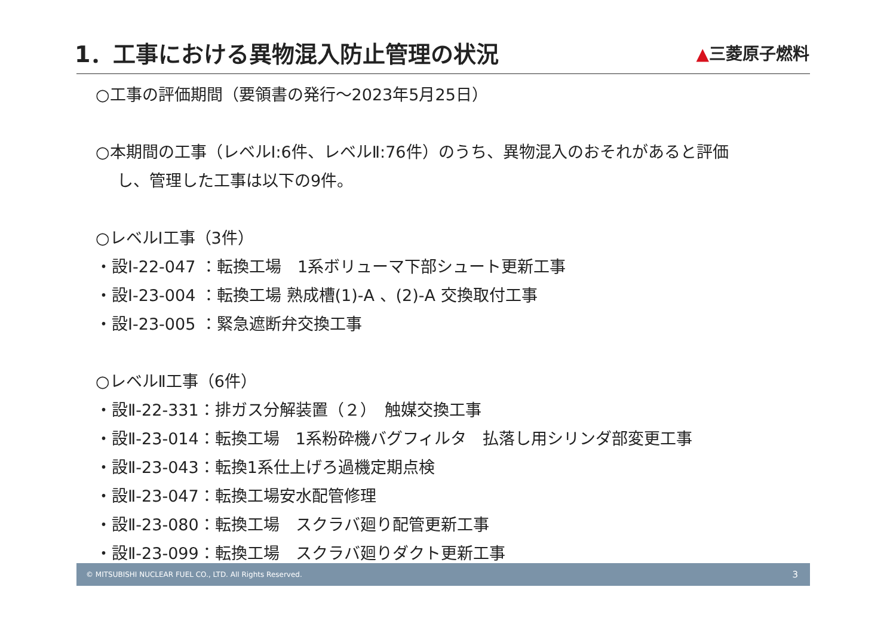1．工事における異物混入防止管理の状況
▲三菱原子燃料
○工事の評価期間（要領書の発行～2023年5月25日）
○本期間の工事（レベルⅠ:6件、レベルⅡ:76件）のうち、異物混入のおそれがあると評価
し、管理した工事は以下の9件。
○レベルI工事（3件）
・設Ⅰ-22-047 ：転換工場　1系ボリューマ下部シュート更新工事
・設Ⅰ-23-004 ：転換工場 熟成槽(1)-A 、(2)-A 交換取付工事
・設Ⅰ-23-005 ：緊急遮断弁交換工事
○レベルⅡ工事（6件）
・設Ⅱ-22-331：排ガス分解装置（２）　触媒交換工事
・設Ⅱ-23-014：転換工場　1系粉砕機バグフィルタ　払落し用シリンダ部変更工事
・設Ⅱ-23-043：転換1系仕上げろ過機定期点検
・設Ⅱ-23-047：転換工場安水配管修理
・設Ⅱ-23-080：転換工場　スクラバ廻り配管更新工事
・設Ⅱ-23-099：転換工場　スクラバ廻りダクト更新工事
© MITSUBISHI NUCLEAR FUEL CO., LTD. All Rights Reserved. 3